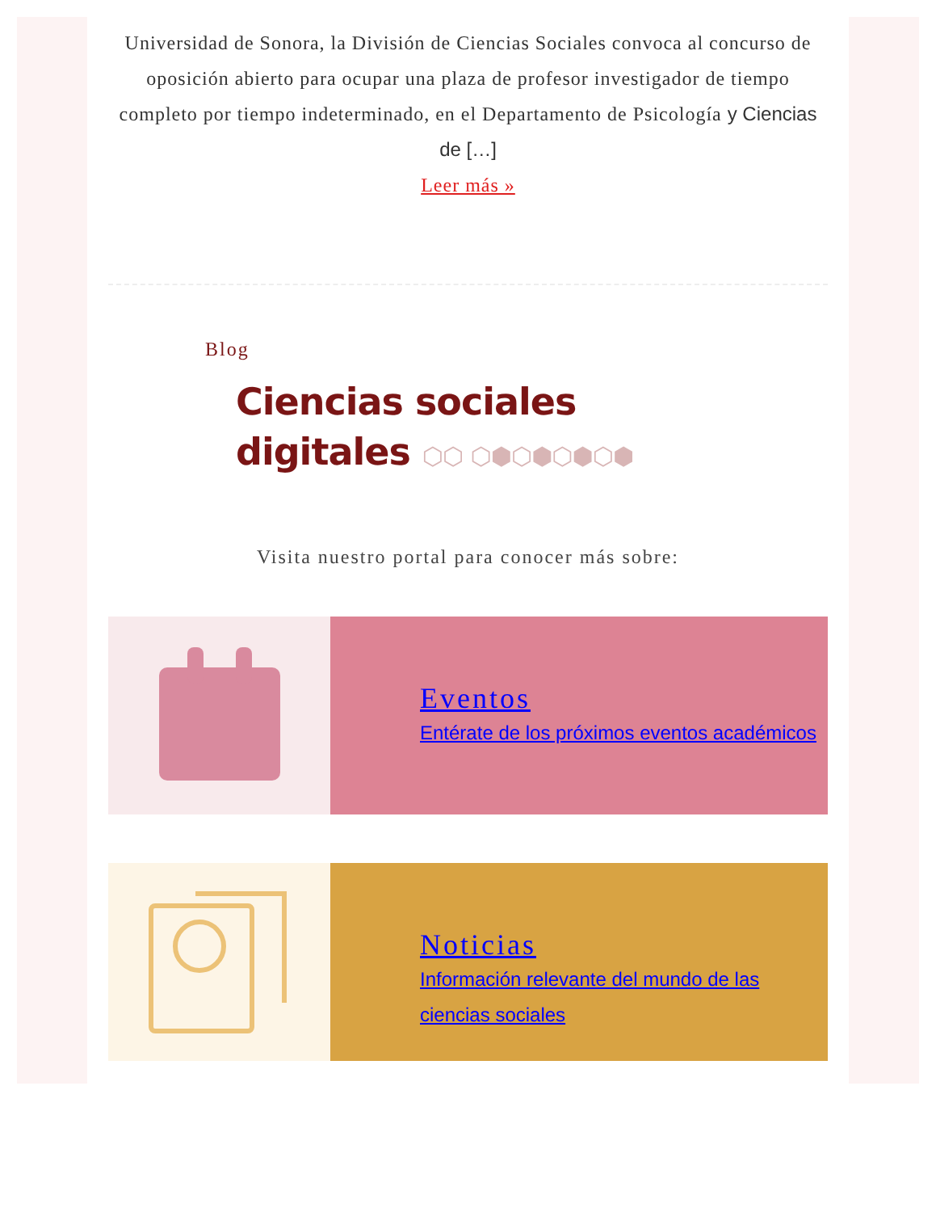Universidad de Sonora, la División de Ciencias Sociales convoca al concurso de oposición abierto para ocupar una plaza de profesor investigador de tiempo completo por tiempo indeterminado, en el Departamento de Psicología y Ciencias de […]
Leer más »
Blog
Ciencias sociales
digitales ⬡⬡ ⬡⬢⬡⬢⬡⬢⬡⬢
Visita nuestro portal para conocer más sobre:
Eventos
Entérate de los próximos eventos académicos
Noticias
Información relevante del mundo de las ciencias sociales